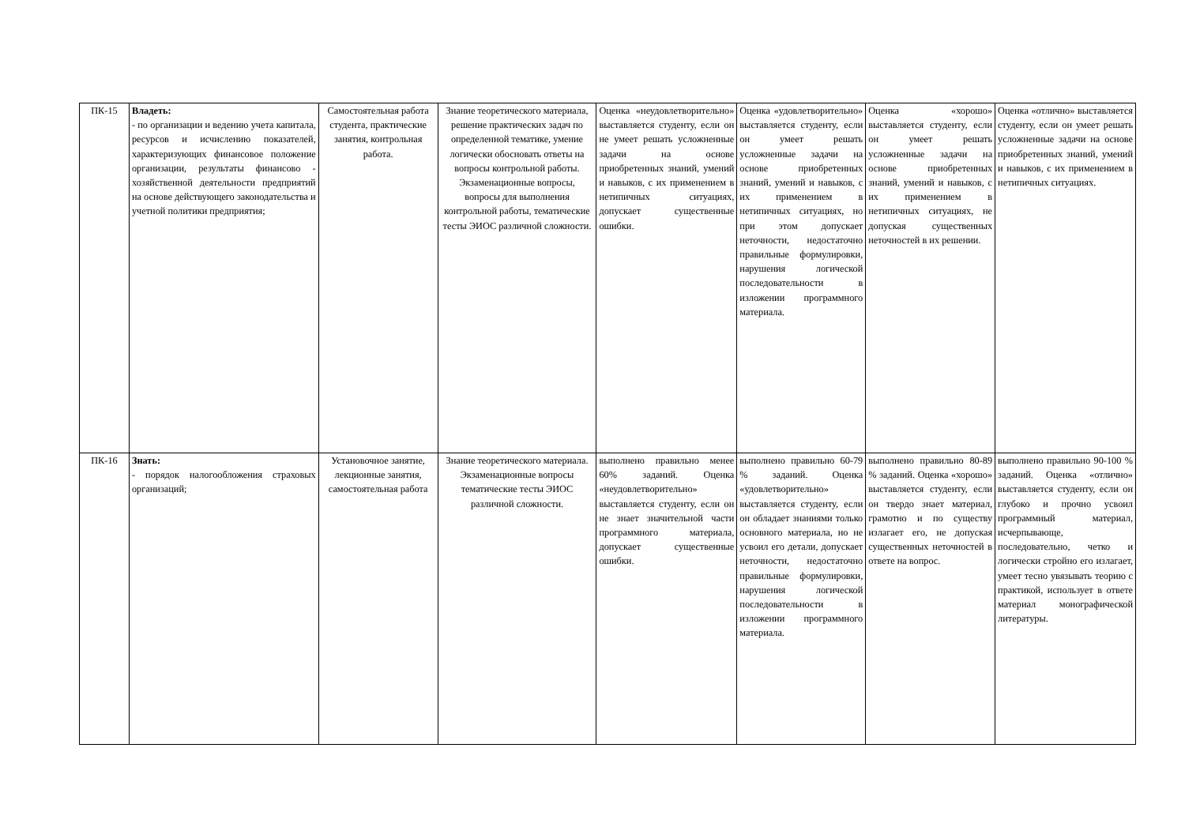| ПК-15 | Владеть: - по организации и ведению учета капитала, ресурсов и исчислению показателей, характеризующих финансовое положение организации, результаты финансово - хозяйственной деятельности предприятий на основе действующего законодательства и учетной политики предприятия; | Самостоятельная работа студента, практические занятия, контрольная работа. | Знание теоретического материала, решение практических задач по определенной тематике, умение логически обосновать ответы на вопросы контрольной работы. Экзаменационные вопросы, вопросы для выполнения контрольной работы, тематические тесты ЭИОС различной сложности. | Оценка «неудовлетворительно» выставляется студенту, если он не умеет решать усложненные задачи на основе приобретенных знаний, умений и навыков, с их применением в нетипичных ситуациях, допускает существенные ошибки. | Оценка «удовлетворительно» выставляется студенту, если он умеет решать усложненные задачи на основе приобретенных знаний, умений и навыков, с их применением в нетипичных ситуациях, но при этом допускает неточности, недостаточно правильные формулировки, нарушения логической последовательности в изложении программного материала. | Оценка «хорошо» выставляется студенту, если он умеет решать усложненные задачи на основе приобретенных знаний, умений и навыков, с их применением в нетипичных ситуациях, не допуская существенных неточностей в их решении. | Оценка «отлично» выставляется студенту, если он умеет решать усложненные задачи на основе приобретенных знаний, умений и навыков, с их применением в нетипичных ситуациях. |
| ПК-16 | Знать: - порядок налогообложения страховых организаций; | Установочное занятие, лекционные занятия, самостоятельная работа | Знание теоретического материала. Экзаменационные вопросы тематические тесты ЭИОС различной сложности. | выполнено правильно менее 60% заданий. Оценка «неудовлетворительно» выставляется студенту, если он не знает значительной части программного материала, допускает существенные ошибки. | выполнено правильно 60-79 % заданий. Оценка «удовлетворительно» выставляется студенту, если он обладает знаниями только основного материала, но не усвоил его детали, допускает неточности, недостаточно правильные формулировки, нарушения логической последовательности в изложении программного материала. | выполнено правильно 80-89 % заданий. Оценка «хорошо» выставляется студенту, если он твердо знает материал, грамотно и по существу излагает его, не допуская существенных неточностей в ответе на вопрос. | выполнено правильно 90-100 % заданий. Оценка «отлично» выставляется студенту, если он глубоко и прочно усвоил программный материал, исчерпывающе, последовательно, четко и логически стройно его излагает, умеет тесно увязывать теорию с практикой, использует в ответе материал монографической литературы. |